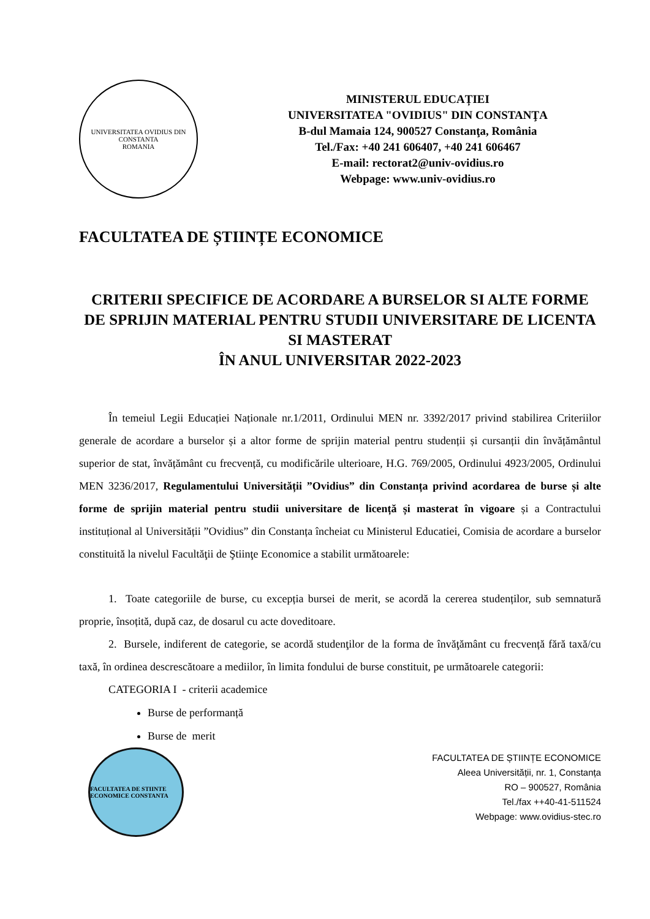UNIVERSITATEA OVIDIUS DIN CONSTANTA
ROMANIA
MINISTERUL EDUCAȚIEI
UNIVERSITATEA "OVIDIUS" DIN CONSTANŢA
B-dul Mamaia 124, 900527 Constanţa, România
Tel./Fax: +40 241 606407, +40 241 606467
E-mail: rectorat2@univ-ovidius.ro
Webpage: www.univ-ovidius.ro
FACULTATEA DE ȘTIINȚE ECONOMICE
CRITERII SPECIFICE DE ACORDARE A BURSELOR SI ALTE FORME DE SPRIJIN MATERIAL PENTRU STUDII UNIVERSITARE DE LICENTA SI MASTERAT
ÎN ANUL UNIVERSITAR 2022-2023
În temeiul Legii Educației Naționale nr.1/2011, Ordinului MEN nr. 3392/2017 privind stabilirea Criteriilor generale de acordare a burselor și a altor forme de sprijin material pentru studenții și cursanții din învățământul superior de stat, învățământ cu frecvență, cu modificările ulterioare, H.G. 769/2005, Ordinului 4923/2005, Ordinului MEN 3236/2017, Regulamentului Universității ”Ovidius” din Constanța privind acordarea de burse și alte forme de sprijin material pentru studii universitare de licență și masterat în vigoare și a Contractului instituțional al Universității ”Ovidius” din Constanța încheiat cu Ministerul Educatiei, Comisia de acordare a burselor constituită la nivelul Facultăţii de Ştiinţe Economice a stabilit următoarele:
1. Toate categoriile de burse, cu excepția bursei de merit, se acordă la cererea studenților, sub semnatură proprie, însoțită, după caz, de dosarul cu acte doveditoare.
2. Bursele, indiferent de categorie, se acordă studenţilor de la forma de învăţământ cu frecvență fără taxă/cu taxă, în ordinea descrescătoare a mediilor, în limita fondului de burse constituit, pe următoarele categorii:
CATEGORIA I - criterii academice
Burse de performanță
Burse de merit
FACULTATEA DE STIINTE ECONOMICE CONSTANTA
FACULTATEA DE ȘTIINȚE ECONOMICE
Aleea Universității, nr. 1, Constanța
RO – 900527, România
Tel./fax ++40-41-511524
Webpage: www.ovidius-stec.ro